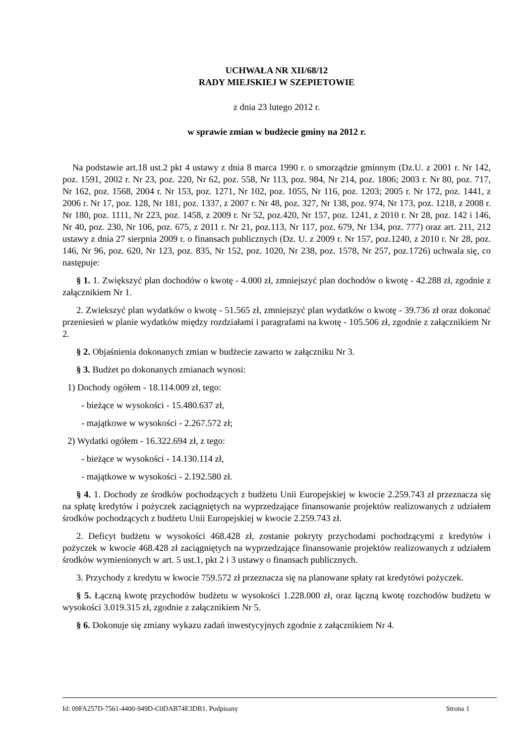UCHWAŁA NR XII/68/12
RADY MIEJSKIEJ W SZEPIETOWIE
z dnia 23 lutego 2012 r.
w sprawie zmian w budżecie gminy na 2012 r.
Na podstawie art.18 ust.2 pkt 4 ustawy z dnia 8 marca 1990 r. o smorządzie gminnym (Dz.U. z 2001 r. Nr 142, poz. 1591, 2002 r. Nr 23, poz. 220, Nr 62, poz. 558, Nr 113, poz. 984, Nr 214, poz. 1806; 2003 r. Nr 80, poz. 717, Nr 162, poz. 1568, 2004 r. Nr 153, poz. 1271, Nr 102, poz. 1055, Nr 116, poz. 1203; 2005 r. Nr 172, poz. 1441, z 2006 r. Nr 17, poz. 128, Nr 181, poz. 1337, z 2007 r. Nr 48, poz. 327, Nr 138, poz. 974, Nr 173, poz. 1218, z 2008 r. Nr 180, poz. 1111, Nr 223, poz. 1458, z 2009 r. Nr 52, poz.420, Nr 157, poz. 1241, z 2010 r. Nr 28, poz. 142 i 146, Nr 40, poz. 230, Nr 106, poz. 675, z 2011 r. Nr 21, poz.113, Nr 117, poz. 679, Nr 134, poz. 777) oraz art. 211, 212 ustawy z dnia 27 sierpnia 2009 r. o finansach publicznych (Dz. U. z 2009 r. Nr 157, poz.1240, z 2010 r. Nr 28, poz. 146, Nr 96, poz. 620, Nr 123, poz. 835, Nr 152, poz. 1020, Nr 238, poz. 1578, Nr 257, poz.1726) uchwala się, co następuje:
§ 1. 1. Zwiększyć plan dochodów o kwotę - 4.000 zł, zmniejszyć plan dochodów o kwotę - 42.288 zł, zgodnie z załącznikiem Nr 1.
2. Zwiekszyć plan wydatków o kwotę - 51.565 zł, zmniejszyć plan wydatków o kwotę - 39.736 zł oraz dokonać przeniesień w planie wydatków między rozdziałami i paragrafami na kwotę - 105.506 zł, zgodnie z załącznikiem Nr 2.
§ 2. Objaśnienia dokonanych zmian w budżecie zawarto w załączniku Nr 3.
§ 3. Budżet po dokonanych zmianach wynosi:
1) Dochody ogółem - 18.114.009 zł, tego:
- bieżące w wysokości - 15.480.637 zł,
- majątkowe w wysokości - 2.267.572 zł;
2) Wydatki ogółem - 16.322.694 zł, z tego:
- bieżące w wysokości - 14.130.114 zł,
- majątkowe w wysokości - 2.192.580 zł.
§ 4. 1. Dochody ze środków pochodzących z budżetu Unii Europejskiej w kwocie 2.259.743 zł przeznacza się na spłatę kredytów i pożyczek zaciągniętych na wyprzedzające finansowanie projektów realizowanych z udziałem środków pochodzących z budżetu Unii Europejskiej w kwocie 2.259.743 zł.
2. Deficyt budżetu w wysokości 468.428 zł, zostanie pokryty przychodami pochodzącymi z kredytów i pożyczek w kwocie 468.428 zł zaciągniętych na wyprzedzające finansowanie projektów realizowanych z udziałem środków wymienionych w art. 5 ust.1, pkt 2 i 3 ustawy o finansach publicznych.
3. Przychody z kredytu w kwocie 759.572 zł przeznacza się na planowane spłaty rat kredytówi pożyczek.
§ 5. Łączną kwotę przychodów budżetu w wysokości 1.228.000 zł, oraz łączną kwotę rozchodów budżetu w wysokości 3.019.315 zł, zgodnie z załącznikiem Nr 5.
§ 6. Dokonuje się zmiany wykazu zadań inwestycyjnych zgodnie z załącznikiem Nr 4.
Id: 09FA257D-7561-4400-949D-C0DAB74E3DB1. Podpisany Strona 1